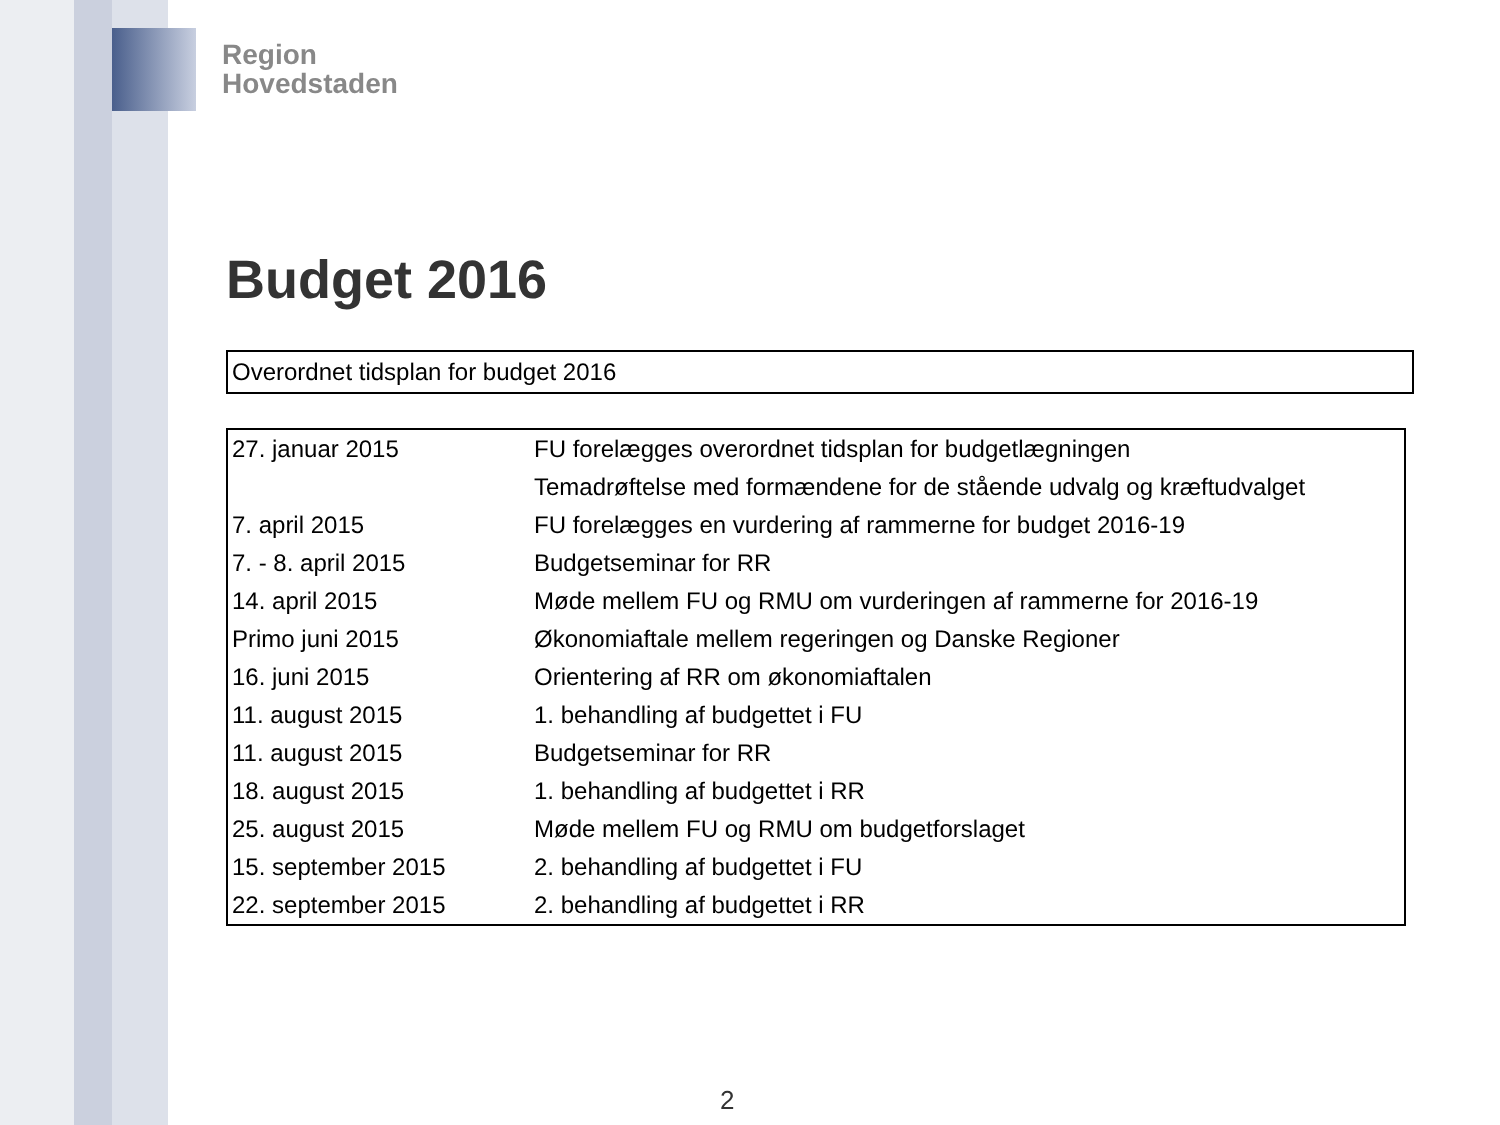Region
Hovedstaden
Budget 2016
Overordnet tidsplan for budget 2016
| 27. januar 2015 | FU forelægges overordnet tidsplan for budgetlægningen |
| | Temadrøftelse med formændene for de stående udvalg og kræftudvalget |
| 7. april 2015 | FU forelægges en vurdering af rammerne for budget 2016-19 |
| 7. - 8. april 2015 | Budgetseminar for RR |
| 14. april 2015 | Møde mellem FU og RMU om vurderingen af rammerne for 2016-19 |
| Primo juni 2015 | Økonomiaftale mellem regeringen og Danske Regioner |
| 16. juni 2015 | Orientering af RR om økonomiaftalen |
| 11. august 2015 | 1. behandling af budgettet i FU |
| 11. august 2015 | Budgetseminar for RR |
| 18. august 2015 | 1. behandling af budgettet i RR |
| 25. august 2015 | Møde mellem FU og RMU om budgetforslaget |
| 15. september 2015 | 2. behandling af budgettet i FU |
| 22. september 2015 | 2. behandling af budgettet i RR |
2